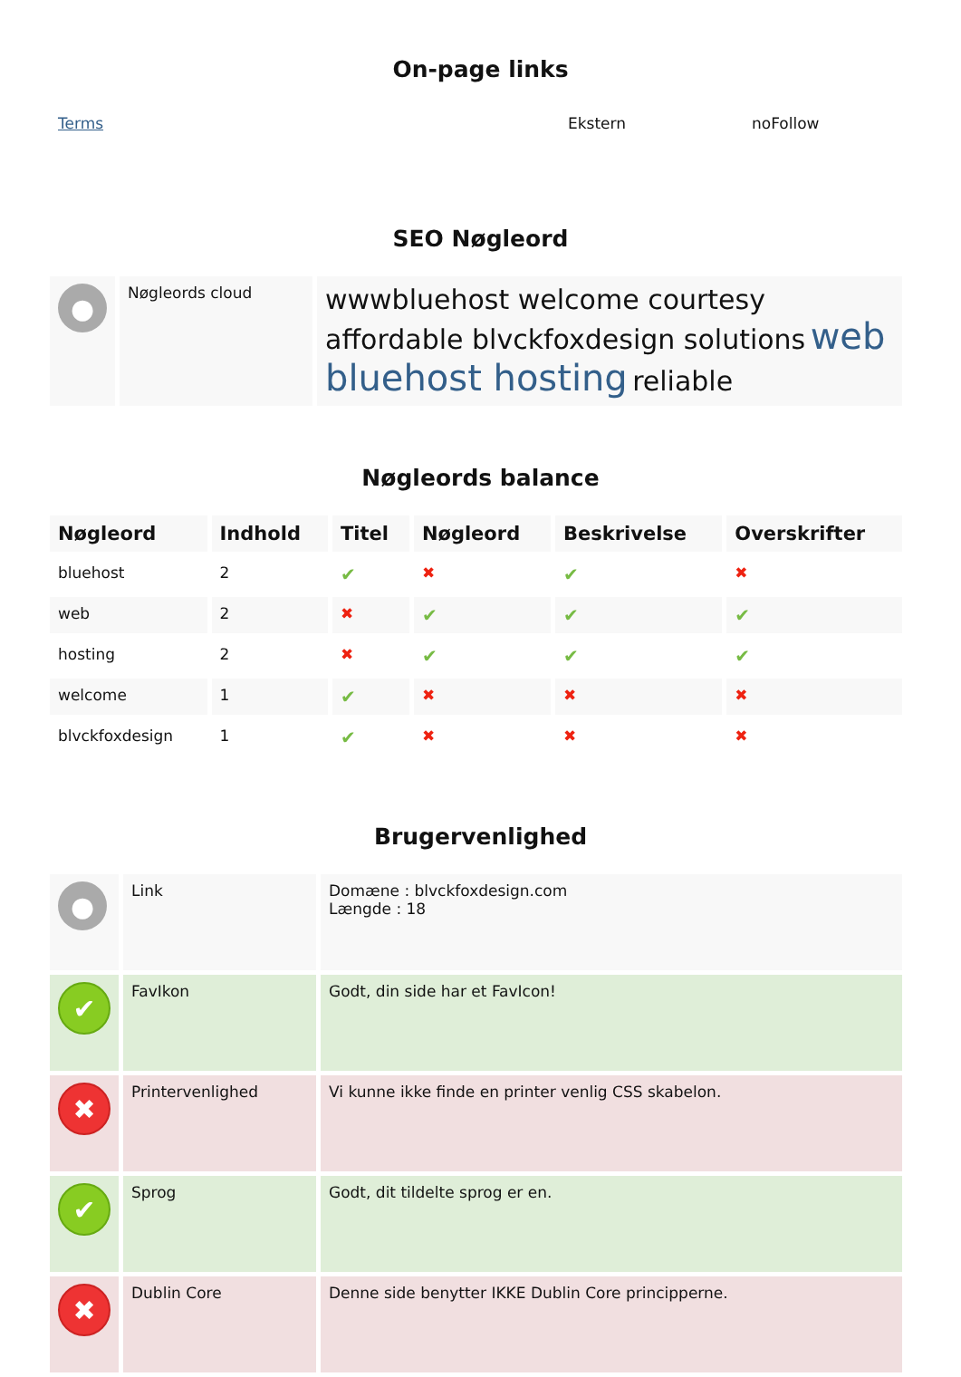On-page links
| Terms | Ekstern | noFollow |
SEO Nøgleord
| ● | Nøgleords cloud | wwwbluehost welcome courtesy affordable blvckfoxdesign solutions web bluehost hosting reliable |
Nøgleords balance
| Nøgleord | Indhold | Titel | Nøgleord | Beskrivelse | Overskrifter |
| --- | --- | --- | --- | --- | --- |
| bluehost | 2 | ✔ | ✖ | ✔ | ✖ |
| web | 2 | ✖ | ✔ | ✔ | ✔ |
| hosting | 2 | ✖ | ✔ | ✔ | ✔ |
| welcome | 1 | ✔ | ✖ | ✖ | ✖ |
| blvckfoxdesign | 1 | ✔ | ✖ | ✖ | ✖ |
Brugervenlighed
| ● | Link | Domæne : blvckfoxdesign.com Længde : 18 |
| ✔ | FavIkon | Godt, din side har et FavIcon! |
| ✖ | Printervenlighed | Vi kunne ikke finde en printer venlig CSS skabelon. |
| ✔ | Sprog | Godt, dit tildelte sprog er en. |
| ✖ | Dublin Core | Denne side benytter IKKE Dublin Core principperne. |